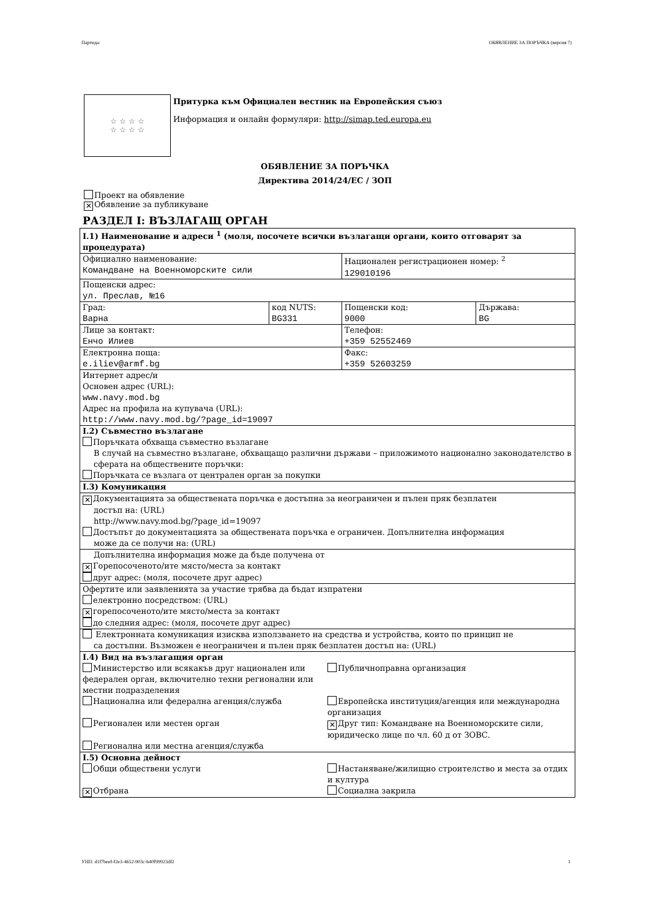Партида: ОБЯВЛЕНИЕ ЗА ПОРЪЧКА (версия 7)
☆ ☆ ☆ ☆
☆ ☆ ☆ ☆
Притурка към Официален вестник на Европейския съюз
Информация и онлайн формуляри: http://simap.ted.europa.eu
ОБЯВЛЕНИЕ ЗА ПОРЪЧКА
Директива 2014/24/ЕС / ЗОП
Проект на обявление
✕ Обявление за публикуване
РАЗДЕЛ I: ВЪЗЛАГАЩ ОРГАН
| I.1) Наименование и адреси <sup>1</sup> (моля, посочете всички възлагащи органи, които отговарят за процедурата) | | | |
| Официално наименование: Командване на Военноморските сили | | Национален регистрационен номер: <sup>2</sup> 129010196 | |
| Пощенски адрес: ул. Преслав, №16 | | | |
| Град: Варна | код NUTS: BG331 | Пощенски код: 9000 | Държава: BG |
| Лице за контакт: Енчо Илиев | | Телефон: +359 52552469 | |
| Електронна поща: e.iliev@armf.bg | | Факс: +359 52603259 | |
| Интернет адрес/и Основен адрес (URL): www.navy.mod.bg Адрес на профила на купувача (URL): http://www.navy.mod.bg/?page_id=19097 | | | |
| I.2) Съвместно възлагане Поръчката обхваща съвместно възлагане В случай на съвместно възлагане, обхващащо различни държави – приложимото национално законодателство в сферата на обществените поръчки: Поръчката се възлага от централен орган за покупки | | | |
| I.3) Комуникация | | | |
| ✕ Документацията за обществената поръчка е достъпна за неограничен и пълен пряк безплатен достъп на: (URL) http://www.navy.mod.bg/?page_id=19097 Достъпът до документацията за обществената поръчка е ограничен. Допълнителна информация може да се получи на: (URL) | | | |
| Допълнителна информация може да бъде получена от ✕ Горепосоченото/ите място/места за контакт друг адрес: (моля, посочете друг адрес) | | | |
| Офертите или заявленията за участие трябва да бъдат изпратени електронно посредством: (URL) ✕ горепосоченото/ите място/места за контакт до следния адрес: (моля, посочете друг адрес) | | | |
| Електронната комуникация изисква използването на средства и устройства, които по принцип не са достъпни. Възможен е неограничен и пълен пряк безплатен достъп на: (URL) | | | |
| I.4) Вид на възлагащия орган / Министерство или всякакъв друг национален или федерален орган, включително техни регионални или местни подразделения / Публичноправна организация / / Национална или федерална агенция/служба / Европейска институция/агенция или международна организация / / Регионален или местен орган / ✕ Друг тип: Командване на Военноморските сили, юридическо лице по чл. 60 д от ЗОВС. / / Регионална или местна агенция/служба / / | | | |
| I.5) Основна дейност / Общи обществени услуги / Настаняване/жилищно строителство и места за отдих и култура / / ✕ Отбрана / Социална закрила / | | | |
УНП: d1f7beef-f2e3-4652-903c-b40f99923df2 1